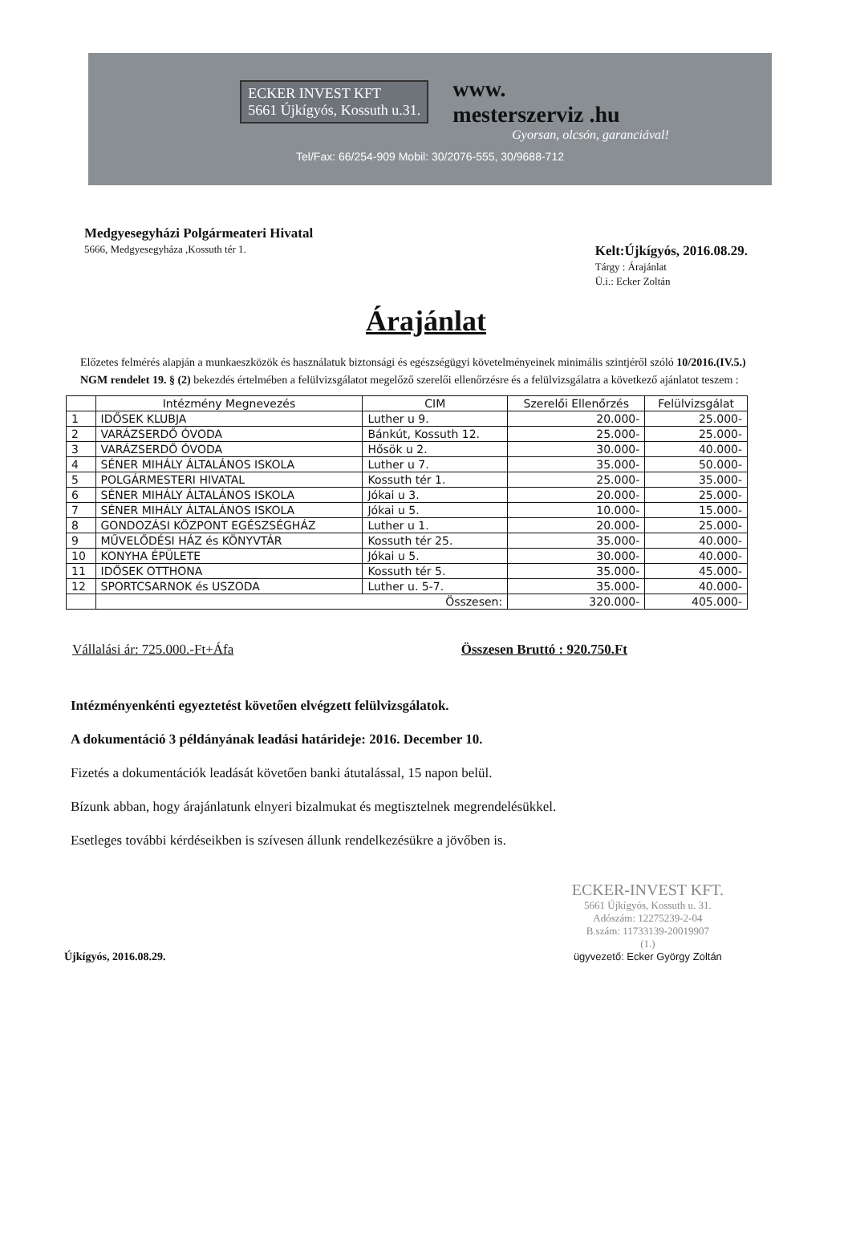ECKER INVEST KFT
5661 Újkígyós, Kossuth u.31.
www.
mesterszerviz .hu
Gyorsan, olcsón, garanciával!
Tel/Fax: 66/254-909 Mobil: 30/2076-555, 30/9688-712
Medgyesegyházi Polgármeateri Hivatal
5666, Medgyesegyháza ,Kossuth tér 1.
Kelt:Újkígyós, 2016.08.29.
Tárgy : Árajánlat
Ü.i.: Ecker Zoltán
Árajánlat
Előzetes felmérés alapján a munkaeszközök és használatuk biztonsági és egészségügyi követelményeinek minimális szintjéről szóló 10/2016.(IV.5.) NGM rendelet 19. § (2) bekezdés értelmében a felülvizsgálatot megelőző szerelői ellenőrzésre és a felülvizsgálatra a következő ajánlatot teszem :
| | Intézmény Megnevezés | CIM | Szerelői Ellenőrzés | Felülvizsgálat |
| --- | --- | --- | --- | --- |
| 1 | IDŐSEK KLUBJA | Luther u 9. | 20.000- | 25.000- |
| 2 | VARÁZSERDŐ ÓVODA | Bánkút, Kossuth 12. | 25.000- | 25.000- |
| 3 | VARÁZSERDŐ ÓVODA | Hősök u 2. | 30.000- | 40.000- |
| 4 | SÉNER MIHÁLY ÁLTALÁNOS ISKOLA | Luther u 7. | 35.000- | 50.000- |
| 5 | POLGÁRMESTERI HIVATAL | Kossuth tér 1. | 25.000- | 35.000- |
| 6 | SÉNER MIHÁLY ÁLTALÁNOS ISKOLA | Jókai u 3. | 20.000- | 25.000- |
| 7 | SÉNER MIHÁLY ÁLTALÁNOS ISKOLA | Jókai u 5. | 10.000- | 15.000- |
| 8 | GONDOZÁSI KÖZPONT EGÉSZSÉGHÁZ | Luther u 1. | 20.000- | 25.000- |
| 9 | MŰVELŐDÉSI HÁZ és KÖNYVTÁR | Kossuth tér 25. | 35.000- | 40.000- |
| 10 | KONYHA ÉPÜLETE | Jókai u 5. | 30.000- | 40.000- |
| 11 | IDŐSEK OTTHONA | Kossuth tér 5. | 35.000- | 45.000- |
| 12 | SPORTCSARNOK és USZODA | Luther u. 5-7. | 35.000- | 40.000- |
| | Összesen: | | 320.000- | 405.000- |
Vállalási ár: 725.000.-Ft+Áfa Összesen Bruttó : 920.750.Ft
Intézményenkénti egyeztetést követően elvégzett felülvizsgálatok.
A dokumentáció 3 példányának leadási határideje: 2016. December 10.
Fizetés a dokumentációk leadását követően banki átutalással, 15 napon belül.
Bízunk abban, hogy árajánlatunk elnyeri bizalmukat és megtisztelnek megrendelésükkel.
Esetleges további kérdéseikben is szívesen állunk rendelkezésükre a jövőben is.
Újkígyós, 2016.08.29.
ECKER-INVEST KFT.
5661 Újkígyós, Kossuth u. 31.
Adószám: 12275239-2-04
B.szám: 11733139-20019907
(1.)
ügyvezető: Ecker György Zoltán